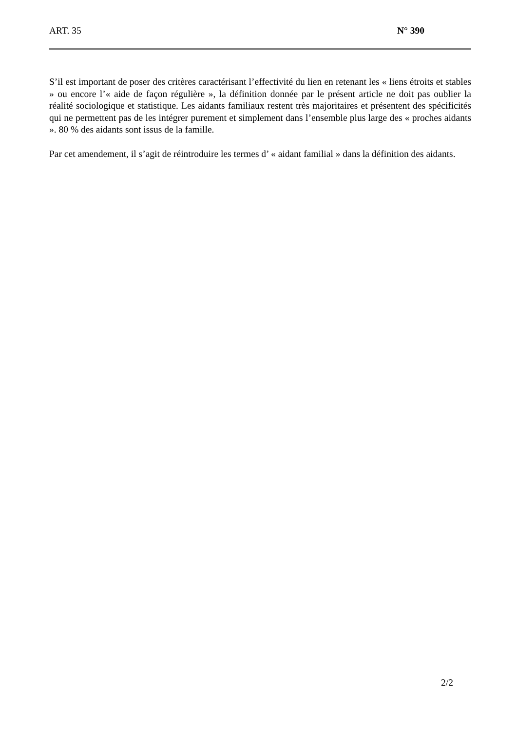ART. 35 N° 390
S’il est important de poser des critères caractérisant l’effectivité du lien en retenant les « liens étroits et stables » ou encore l’« aide de façon régulière », la définition donnée par le présent article ne doit pas oublier la réalité sociologique et statistique. Les aidants familiaux restent très majoritaires et présentent des spécificités qui ne permettent pas de les intégrer purement et simplement dans l’ensemble plus large des « proches aidants ». 80 % des aidants sont issus de la famille.
Par cet amendement, il s’agit de réintroduire les termes d’ « aidant familial » dans la définition des aidants.
2/2